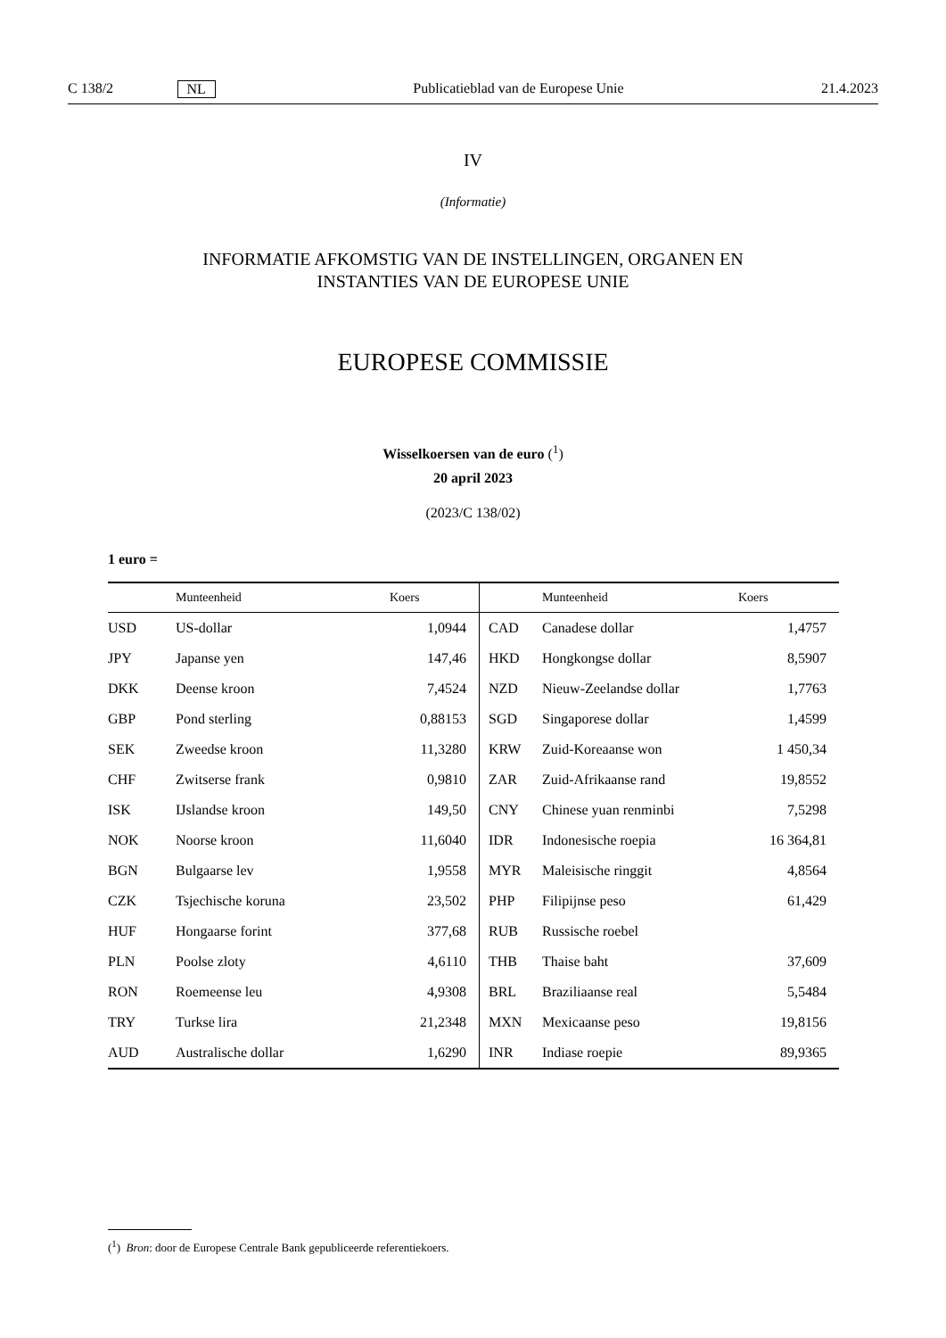C 138/2 NL Publicatieblad van de Europese Unie 21.4.2023
IV
(Informatie)
INFORMATIE AFKOMSTIG VAN DE INSTELLINGEN, ORGANEN EN
INSTANTIES VAN DE EUROPESE UNIE
EUROPESE COMMISSIE
Wisselkoersen van de euro (<sup>1</sup>)
20 april 2023
(2023/C 138/02)
1 euro =
| | Munteenheid | Koers | | Munteenheid | Koers |
| --- | --- | --- | --- | --- | --- |
| USD | US-dollar | 1,0944 | CAD | Canadese dollar | 1,4757 |
| JPY | Japanse yen | 147,46 | HKD | Hongkongse dollar | 8,5907 |
| DKK | Deense kroon | 7,4524 | NZD | Nieuw-Zeelandse dollar | 1,7763 |
| GBP | Pond sterling | 0,88153 | SGD | Singaporese dollar | 1,4599 |
| SEK | Zweedse kroon | 11,3280 | KRW | Zuid-Koreaanse won | 1 450,34 |
| CHF | Zwitserse frank | 0,9810 | ZAR | Zuid-Afrikaanse rand | 19,8552 |
| ISK | IJslandse kroon | 149,50 | CNY | Chinese yuan renminbi | 7,5298 |
| NOK | Noorse kroon | 11,6040 | IDR | Indonesische roepia | 16 364,81 |
| BGN | Bulgaarse lev | 1,9558 | MYR | Maleisische ringgit | 4,8564 |
| CZK | Tsjechische koruna | 23,502 | PHP | Filipijnse peso | 61,429 |
| HUF | Hongaarse forint | 377,68 | RUB | Russische roebel | |
| PLN | Poolse zloty | 4,6110 | THB | Thaise baht | 37,609 |
| RON | Roemeense leu | 4,9308 | BRL | Braziliaanse real | 5,5484 |
| TRY | Turkse lira | 21,2348 | MXN | Mexicaanse peso | 19,8156 |
| AUD | Australische dollar | 1,6290 | INR | Indiase roepie | 89,9365 |
(<sup>1</sup>) Bron: door de Europese Centrale Bank gepubliceerde referentiekoers.